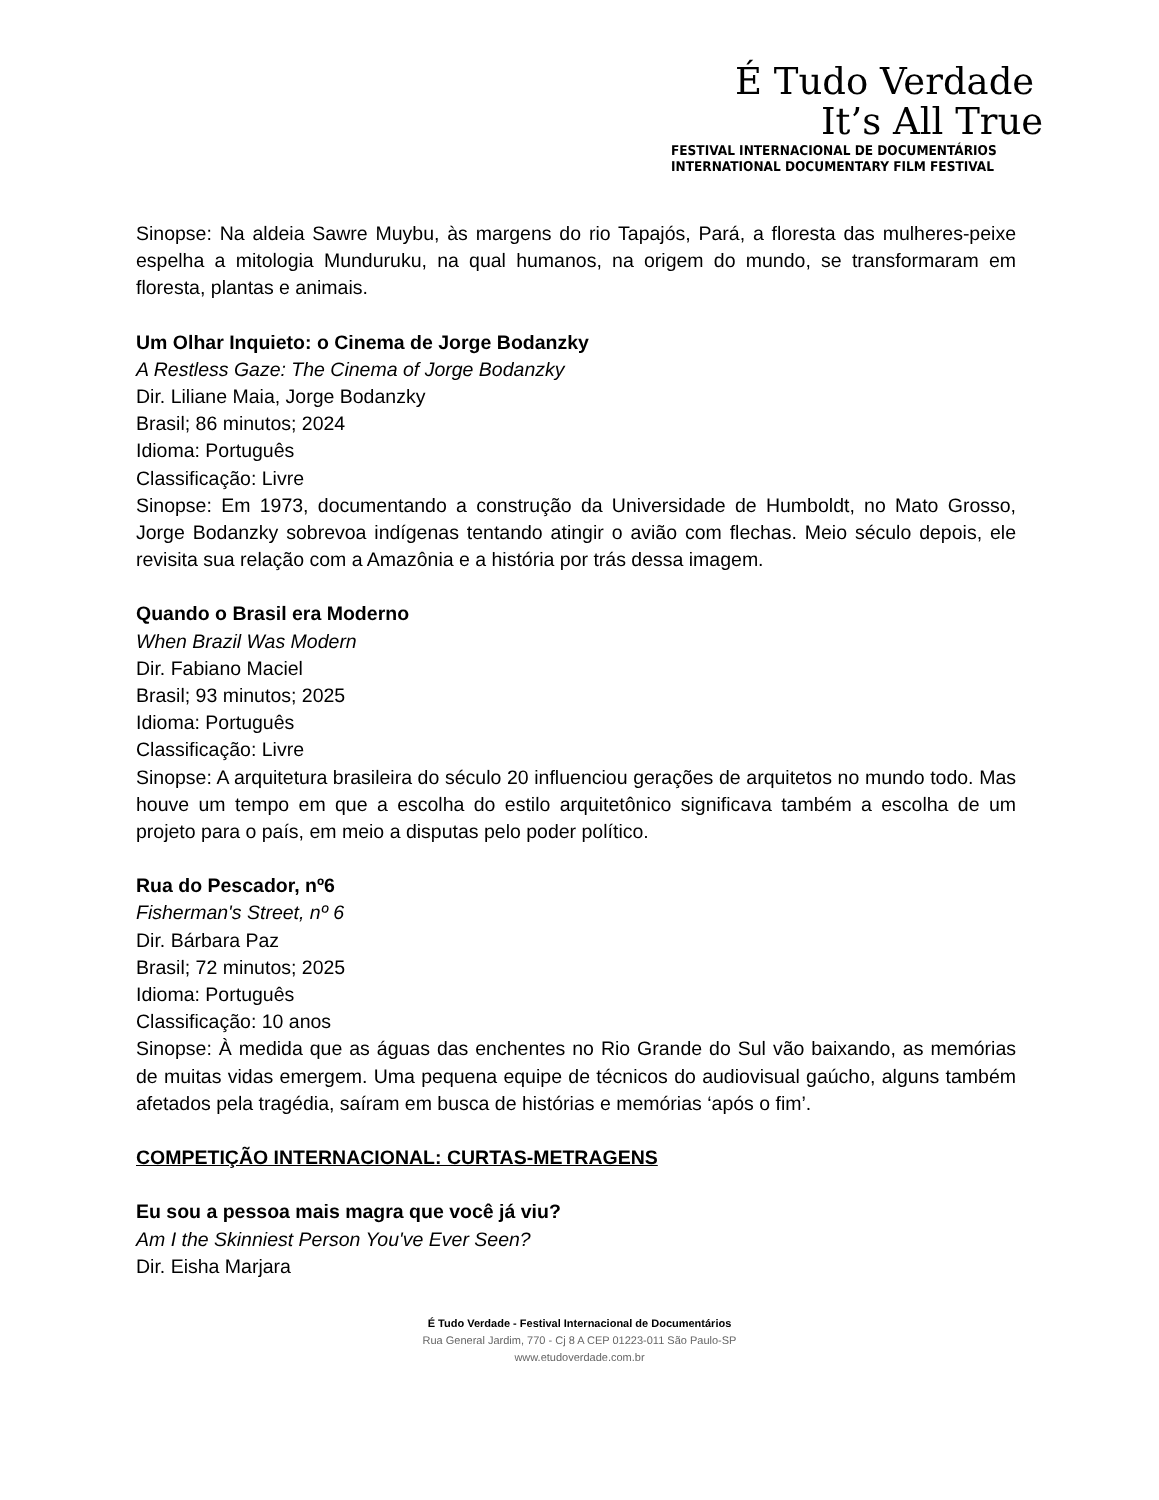É Tudo Verdade
It’s All True
FESTIVAL INTERNACIONAL DE DOCUMENTÁRIOS
INTERNATIONAL DOCUMENTARY FILM FESTIVAL
Sinopse: Na aldeia Sawre Muybu, às margens do rio Tapajós, Pará, a floresta das mulheres-peixe espelha a mitologia Munduruku, na qual humanos, na origem do mundo, se transformaram em floresta, plantas e animais.
Um Olhar Inquieto: o Cinema de Jorge Bodanzky
A Restless Gaze: The Cinema of Jorge Bodanzky
Dir. Liliane Maia, Jorge Bodanzky
Brasil; 86 minutos; 2024
Idioma: Português
Classificação: Livre
Sinopse: Em 1973, documentando a construção da Universidade de Humboldt, no Mato Grosso, Jorge Bodanzky sobrevoa indígenas tentando atingir o avião com flechas. Meio século depois, ele revisita sua relação com a Amazônia e a história por trás dessa imagem.
Quando o Brasil era Moderno
When Brazil Was Modern
Dir. Fabiano Maciel
Brasil; 93 minutos; 2025
Idioma: Português
Classificação: Livre
Sinopse: A arquitetura brasileira do século 20 influenciou gerações de arquitetos no mundo todo. Mas houve um tempo em que a escolha do estilo arquitetônico significava também a escolha de um projeto para o país, em meio a disputas pelo poder político.
Rua do Pescador, nº6
Fisherman's Street, nº 6
Dir. Bárbara Paz
Brasil; 72 minutos; 2025
Idioma: Português
Classificação: 10 anos
Sinopse: À medida que as águas das enchentes no Rio Grande do Sul vão baixando, as memórias de muitas vidas emergem. Uma pequena equipe de técnicos do audiovisual gaúcho, alguns também afetados pela tragédia, saíram em busca de histórias e memórias ‘após o fim’.
COMPETIÇÃO INTERNACIONAL: CURTAS-METRAGENS
Eu sou a pessoa mais magra que você já viu?
Am I the Skinniest Person You've Ever Seen?
Dir. Eisha Marjara
É Tudo Verdade - Festival Internacional de Documentários
Rua General Jardim, 770 - Cj 8 A CEP 01223-011 São Paulo-SP
www.etudoverdade.com.br